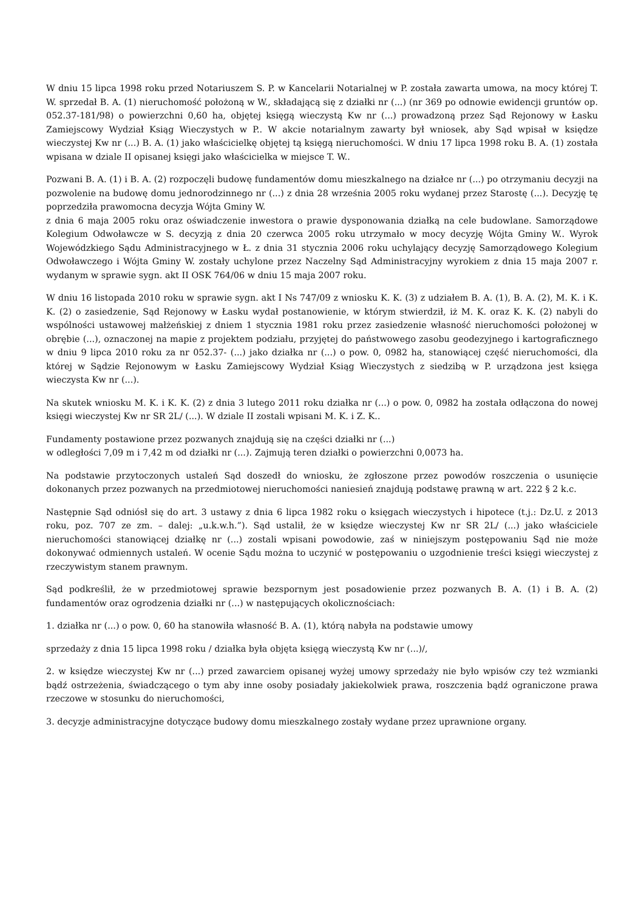W dniu 15 lipca 1998 roku przed Notariuszem S. P. w Kancelarii Notarialnej w P. została zawarta umowa, na mocy której T. W. sprzedał B. A. (1) nieruchomość położoną w W., składającą się z działki nr (...) (nr 369 po odnowie ewidencji gruntów op. 052.37-181/98) o powierzchni 0,60 ha, objętej księgą wieczystą Kw nr (...) prowadzoną przez Sąd Rejonowy w Łasku Zamiejscowy Wydział Ksiąg Wieczystych w P.. W akcie notarialnym zawarty był wniosek, aby Sąd wpisał w księdze wieczystej Kw nr (...) B. A. (1) jako właścicielkę objętej tą księgą nieruchomości. W dniu 17 lipca 1998 roku B. A. (1) została wpisana w dziale II opisanej księgi jako właścicielka w miejsce T. W..
Pozwani B. A. (1) i B. A. (2) rozpoczęli budowę fundamentów domu mieszkalnego na działce nr (...) po otrzymaniu decyzji na pozwolenie na budowę domu jednorodzinnego nr (...) z dnia 28 września 2005 roku wydanej przez Starostę (...). Decyzję tę poprzedziła prawomocna decyzja Wójta Gminy W.
z dnia 6 maja 2005 roku oraz oświadczenie inwestora o prawie dysponowania działką na cele budowlane. Samorządowe Kolegium Odwoławcze w S. decyzją z dnia 20 czerwca 2005 roku utrzymało w mocy decyzję Wójta Gminy W.. Wyrok Wojewódzkiego Sądu Administracyjnego w Ł. z dnia 31 stycznia 2006 roku uchylający decyzję Samorządowego Kolegium Odwoławczego i Wójta Gminy W. zostały uchylone przez Naczelny Sąd Administracyjny wyrokiem z dnia 15 maja 2007 r. wydanym w sprawie sygn. akt II OSK 764/06 w dniu 15 maja 2007 roku.
W dniu 16 listopada 2010 roku w sprawie sygn. akt I Ns 747/09 z wniosku K. K. (3) z udziałem B. A. (1), B. A. (2), M. K. i K. K. (2) o zasiedzenie, Sąd Rejonowy w Łasku wydał postanowienie, w którym stwierdził, iż M. K. oraz K. K. (2) nabyli do wspólności ustawowej małżeńskiej z dniem 1 stycznia 1981 roku przez zasiedzenie własność nieruchomości położonej w obrębie (...), oznaczonej na mapie z projektem podziału, przyjętej do państwowego zasobu geodezyjnego i kartograficznego w dniu 9 lipca 2010 roku za nr 052.37- (...) jako działka nr (...) o pow. 0, 0982 ha, stanowiącej część nieruchomości, dla której w Sądzie Rejonowym w Łasku Zamiejscowy Wydział Ksiąg Wieczystych z siedzibą w P. urządzona jest księga wieczysta Kw nr (...).
Na skutek wniosku M. K. i K. K. (2) z dnia 3 lutego 2011 roku działka nr (...) o pow. 0, 0982 ha została odłączona do nowej księgi wieczystej Kw nr SR 2L/ (...). W dziale II zostali wpisani M. K. i Z. K..
Fundamenty postawione przez pozwanych znajdują się na części działki nr (...)
w odległości 7,09 m i 7,42 m od działki nr (...). Zajmują teren działki o powierzchni 0,0073 ha.
Na podstawie przytoczonych ustaleń Sąd doszedł do wniosku, że zgłoszone przez powodów roszczenia o usunięcie dokonanych przez pozwanych na przedmiotowej nieruchomości naniesień znajdują podstawę prawną w art. 222 § 2 k.c.
Następnie Sąd odniósł się do art. 3 ustawy z dnia 6 lipca 1982 roku o księgach wieczystych i hipotece (t.j.: Dz.U. z 2013 roku, poz. 707 ze zm. – dalej: „u.k.w.h.”). Sąd ustalił, że w księdze wieczystej Kw nr SR 2L/ (...) jako właściciele nieruchomości stanowiącej działkę nr (...) zostali wpisani powodowie, zaś w niniejszym postępowaniu Sąd nie może dokonywać odmiennych ustaleń. W ocenie Sądu można to uczynić w postępowaniu o uzgodnienie treści księgi wieczystej z rzeczywistym stanem prawnym.
Sąd podkreślił, że w przedmiotowej sprawie bezspornym jest posadowienie przez pozwanych B. A. (1) i B. A. (2) fundamentów oraz ogrodzenia działki nr (...) w następujących okolicznościach:
1. działka nr (...) o pow. 0, 60 ha stanowiła własność B. A. (1), którą nabyła na podstawie umowy
sprzedaży z dnia 15 lipca 1998 roku / działka była objęta księgą wieczystą Kw nr (...)/,
2. w księdze wieczystej Kw nr (...) przed zawarciem opisanej wyżej umowy sprzedaży nie było wpisów czy też wzmianki bądź ostrzeżenia, świadczącego o tym aby inne osoby posiadały jakiekolwiek prawa, roszczenia bądź ograniczone prawa rzeczowe w stosunku do nieruchomości,
3. decyzje administracyjne dotyczące budowy domu mieszkalnego zostały wydane przez uprawnione organy.